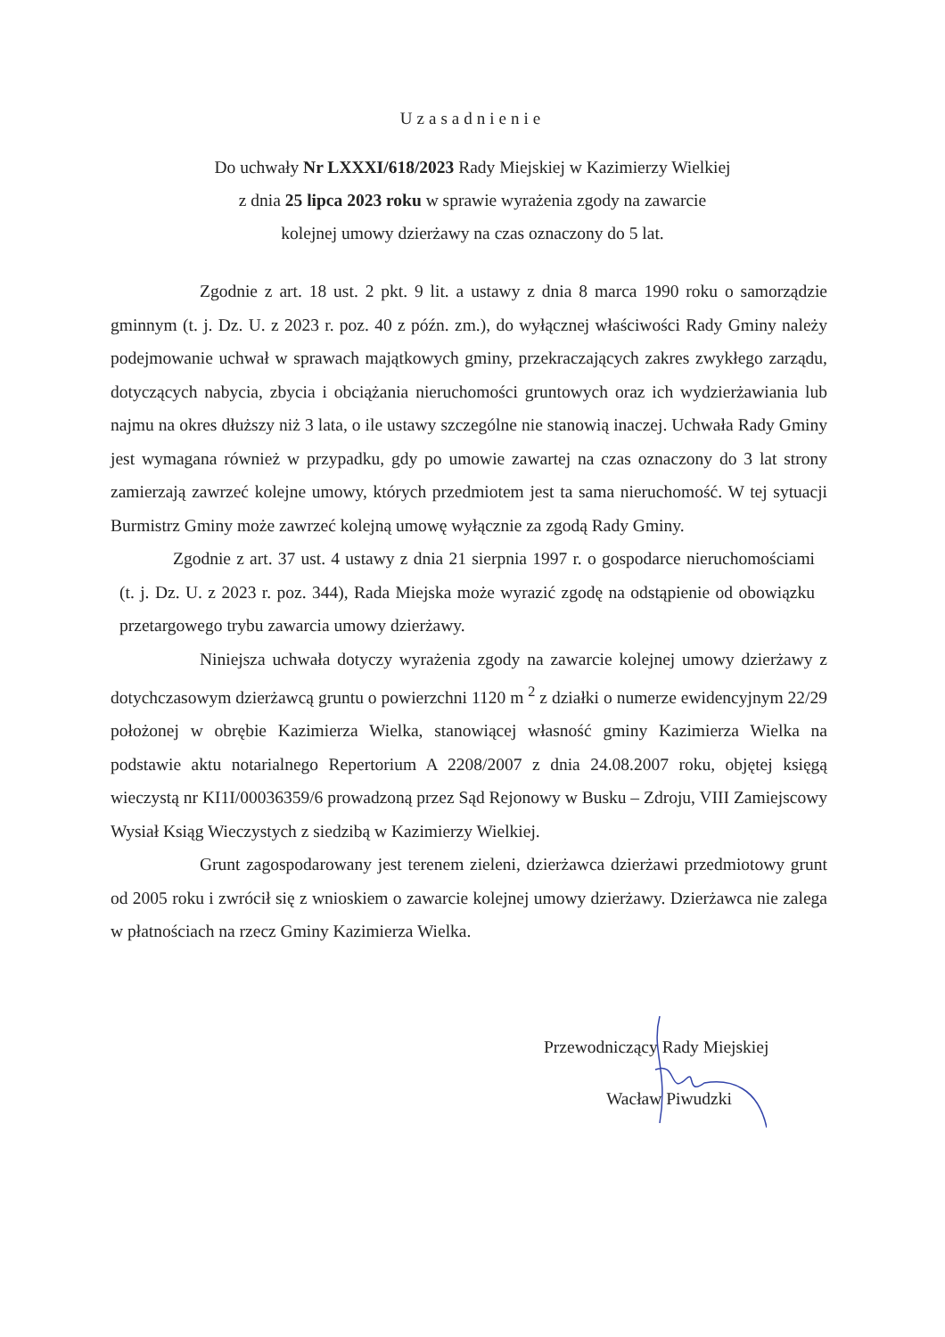Uzasadnienie
Do uchwały Nr LXXXI/618/2023 Rady Miejskiej w Kazimierzy Wielkiej
z dnia 25 lipca 2023 roku w sprawie wyrażenia zgody na zawarcie
kolejnej umowy dzierżawy na czas oznaczony do 5 lat.
Zgodnie z art. 18 ust. 2 pkt. 9 lit. a ustawy z dnia 8 marca 1990 roku o samorządzie gminnym (t. j. Dz. U. z 2023 r. poz. 40 z późn. zm.), do wyłącznej właściwości Rady Gminy należy podejmowanie uchwał w sprawach majątkowych gminy, przekraczających zakres zwykłego zarządu, dotyczących nabycia, zbycia i obciążania nieruchomości gruntowych oraz ich wydzierżawiania lub najmu na okres dłuższy niż 3 lata, o ile ustawy szczególne nie stanowią inaczej. Uchwała Rady Gminy jest wymagana również w przypadku, gdy po umowie zawartej na czas oznaczony do 3 lat strony zamierzają zawrzeć kolejne umowy, których przedmiotem jest ta sama nieruchomość. W tej sytuacji Burmistrz Gminy może zawrzeć kolejną umowę wyłącznie za zgodą Rady Gminy.
Zgodnie z art. 37 ust. 4 ustawy z dnia 21 sierpnia 1997 r. o gospodarce nieruchomościami (t. j. Dz. U. z 2023 r. poz. 344), Rada Miejska może wyrazić zgodę na odstąpienie od obowiązku przetargowego trybu zawarcia umowy dzierżawy.
Niniejsza uchwała dotyczy wyrażenia zgody na zawarcie kolejnej umowy dzierżawy z dotychczasowym dzierżawcą gruntu o powierzchni 1120 m <sup>2</sup> z działki o numerze ewidencyjnym 22/29 położonej w obrębie Kazimierza Wielka, stanowiącej własność gminy Kazimierza Wielka na podstawie aktu notarialnego Repertorium A 2208/2007 z dnia 24.08.2007 roku, objętej księgą wieczystą nr KI1I/00036359/6 prowadzoną przez Sąd Rejonowy w Busku – Zdroju, VIII Zamiejscowy Wysiał Ksiąg Wieczystych z siedzibą w Kazimierzy Wielkiej.
Grunt zagospodarowany jest terenem zieleni, dzierżawca dzierżawi przedmiotowy grunt od 2005 roku i zwrócił się z wnioskiem o zawarcie kolejnej umowy dzierżawy. Dzierżawca nie zalega w płatnościach na rzecz Gminy Kazimierza Wielka.
Przewodniczący Rady Miejskiej
Wacław Piwudzki